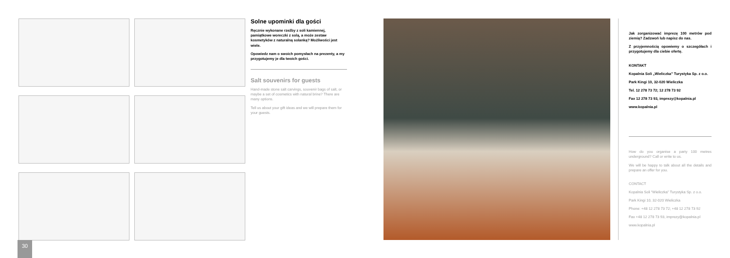Solne upominki dla gości
Ręcznie wykonane rzeźby z soli kamiennej, pamiątkowe woreczki z solą, a może zestaw kosmetyków z naturalną solanką? Możliwości jest wiele.
Opowiedz nam o swoich pomysłach na prezenty, a my przygotujemy je dla twoich gości.
Salt souvenirs for guests
Hand-made stone salt carvings, souvenir bags of salt, or maybe a set of cosmetics with natural brine? There are many options.
Tell us about your gift ideas and we will prepare them for your guests.
Jak zorganizować imprezę 100 metrów pod ziemią? Zadzwoń lub napisz do nas.
Z przyjemnością opowiemy o szczegółach i przygotujemy dla ciebie ofertę.
KONTAKT
Kopalnia Soli „Wieliczka” Turystyka Sp. z o.o.
Park Kingi 10, 32-020 Wieliczka
Tel. 12 278 73 72; 12 278 73 92
Fax 12 278 73 93, imprezy@kopalnia.pl
www.kopalnia.pl
How do you organise a party 100 metres underground? Call or write to us.
We will be happy to talk about all the details and prepare an offer for you.
CONTACT
Kopalnia Soli “Wieliczka” Turystyka Sp. z o.o.
Park Kingi 10, 32-020 Wieliczka
Phone: +48 12 278 73 72; +48 12 278 73 92
Fax +48 12 278 73 93, imprezy@kopalnia.pl
www.kopalnia.pl
30